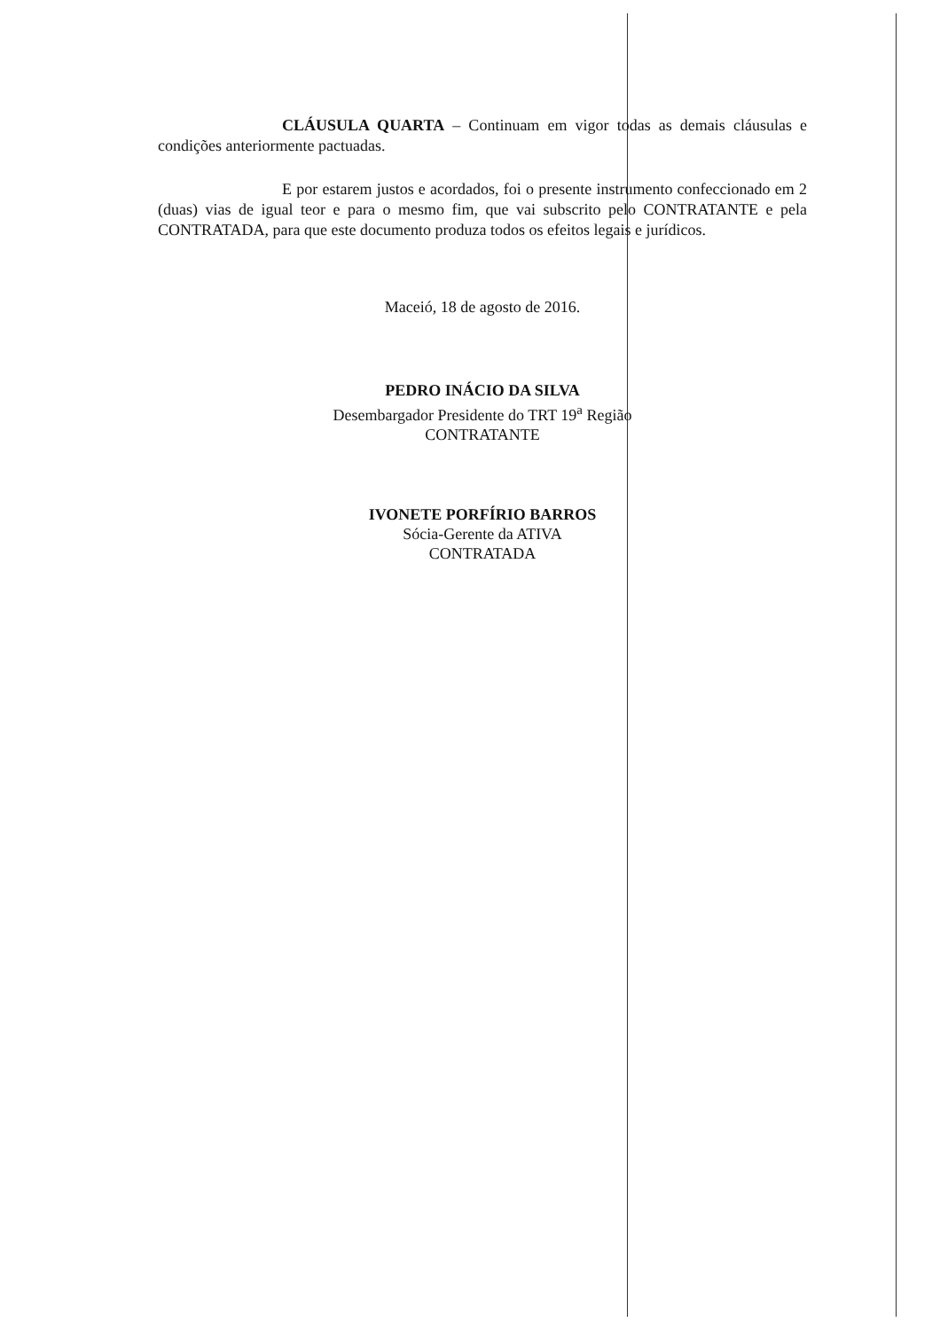CLÁUSULA QUARTA – Continuam em vigor todas as demais cláusulas e condições anteriormente pactuadas.
E por estarem justos e acordados, foi o presente instrumento confeccionado em 2 (duas) vias de igual teor e para o mesmo fim, que vai subscrito pelo CONTRATANTE e pela CONTRATADA, para que este documento produza todos os efeitos legais e jurídicos.
Maceió, 18 de agosto de 2016.
PEDRO INÁCIO DA SILVA
Desembargador Presidente do TRT 19<sup>a</sup> Região
CONTRATANTE
IVONETE PORFÍRIO BARROS
Sócia-Gerente da ATIVA
CONTRATADA